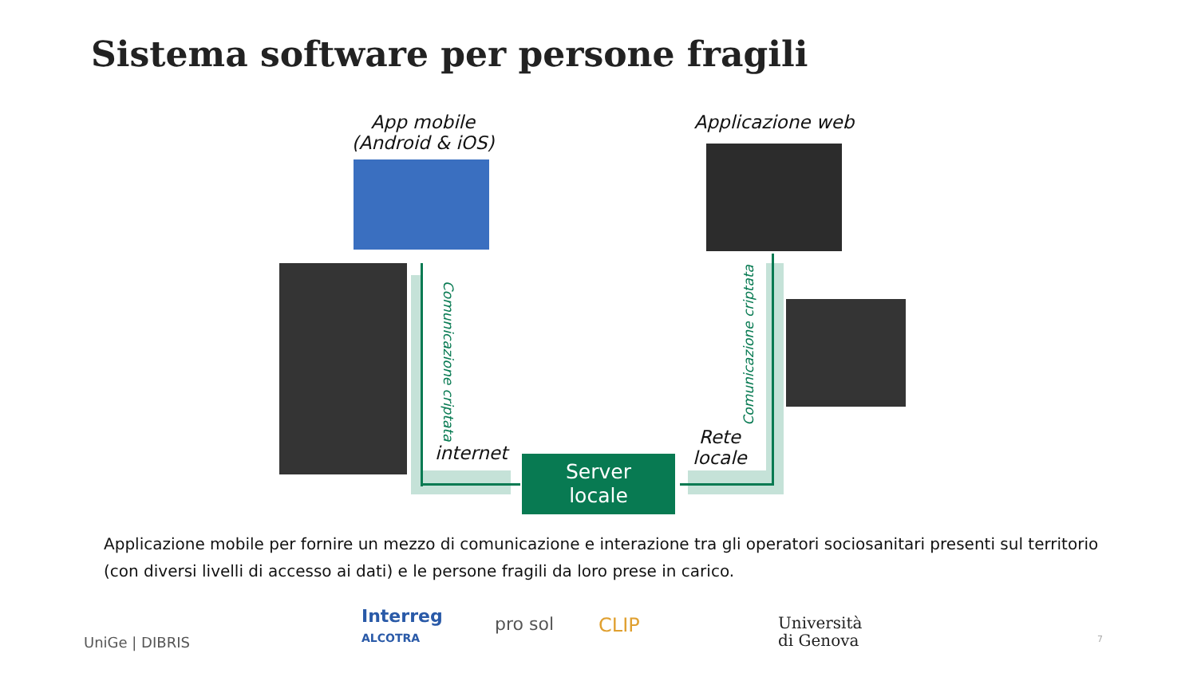Sistema software per persone fragili
App mobile
(Android & iOS)
Applicazione web
Comunicazione criptata
Comunicazione criptata
internet
Rete
locale
Server
locale
Applicazione mobile per fornire un mezzo di comunicazione e interazione tra gli operatori sociosanitari presenti sul territorio (con diversi livelli di accesso ai dati) e le persone fragili da loro prese in carico.
UniGe | DIBRIS
Interreg
ALCOTRA
pro sol CLIP
Università
di Genova
7